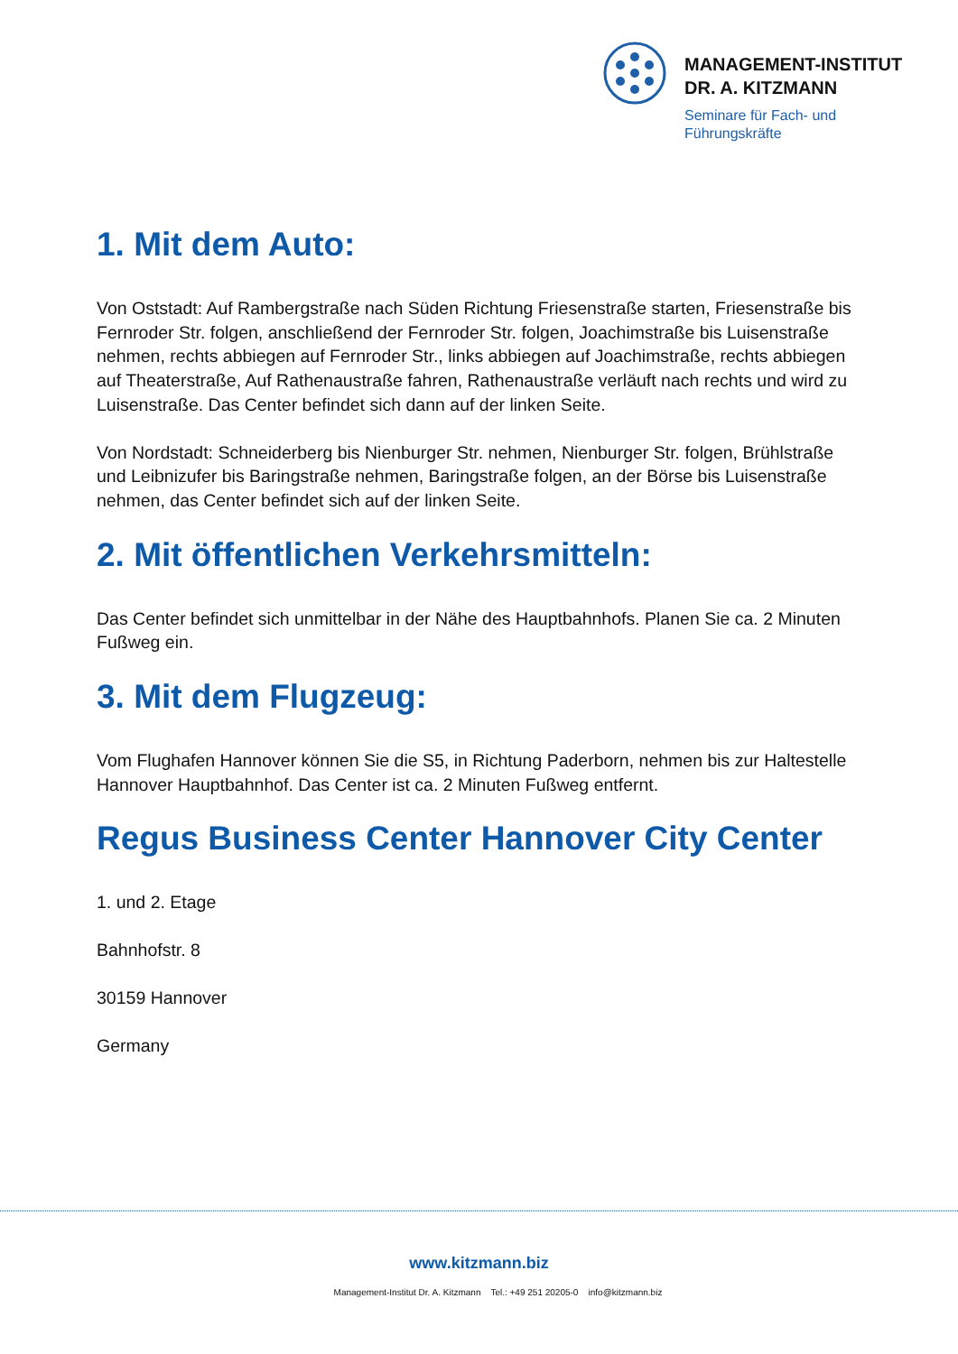MANAGEMENT-INSTITUT
DR. A. KITZMANN
Seminare für Fach- und
Führungskräfte
1. Mit dem Auto:
Von Oststadt: Auf Rambergstraße nach Süden Richtung Friesenstraße starten, Friesenstraße bis Fernroder Str. folgen, anschließend der Fernroder Str. folgen, Joachimstraße bis Luisenstraße nehmen, rechts abbiegen auf Fernroder Str., links abbiegen auf Joachimstraße, rechts abbiegen auf Theaterstraße, Auf Rathenaustraße fahren, Rathenaustraße verläuft nach rechts und wird zu Luisenstraße. Das Center befindet sich dann auf der linken Seite.
Von Nordstadt: Schneiderberg bis Nienburger Str. nehmen, Nienburger Str. folgen, Brühlstraße und Leibnizufer bis Baringstraße nehmen, Baringstraße folgen, an der Börse bis Luisenstraße nehmen, das Center befindet sich auf der linken Seite.
2. Mit öffentlichen Verkehrsmitteln:
Das Center befindet sich unmittelbar in der Nähe des Hauptbahnhofs. Planen Sie ca. 2 Minuten Fußweg ein.
3. Mit dem Flugzeug:
Vom Flughafen Hannover können Sie die S5, in Richtung Paderborn, nehmen bis zur Haltestelle Hannover Hauptbahnhof. Das Center ist ca. 2 Minuten Fußweg entfernt.
Regus Business Center Hannover City Center
1. und 2. Etage
Bahnhofstr. 8
30159 Hannover
Germany
www.kitzmann.biz
Management-Institut Dr. A. Kitzmann Tel.: +49 251 20205-0 info@kitzmann.biz